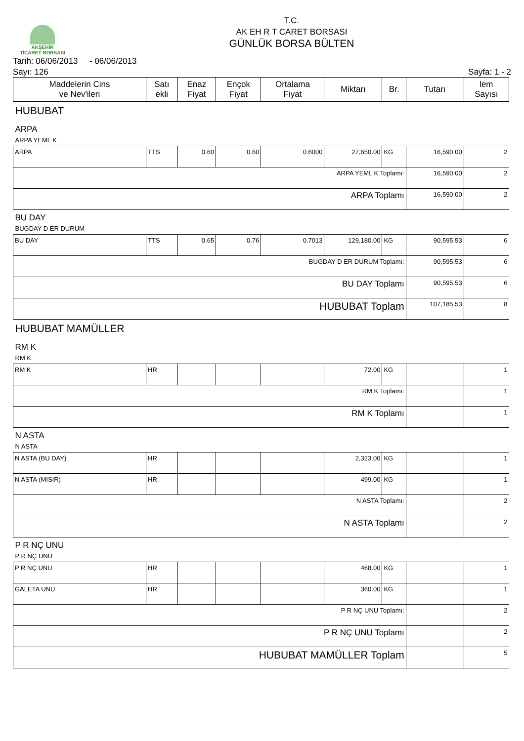AKŞEHİR
TİCARET BORSASI
T.C.
AK EH R T CARET BORSASI
GÜNLÜK BORSA BÜLTEN
Tarih: 06/06/2013 - 06/06/2013
Sayı: 126 Sayfa: 1 - 2
| Maddelerin Cins ve Nev'ileri | Satı ekli | Enaz Fiyat | Ençok Fiyat | Ortalama Fiyat | Miktarı | Br. | Tutarı | lem Sayısı |
| --- | --- | --- | --- | --- | --- | --- | --- | --- |
| HUBUBAT | | | | | | | | |
| ARPA | | | | | | | | |
| ARPA YEML K | | | | | | | | |
| ARPA | TTS | 0.60 | 0.60 | 0.6000 | 27,650.00 | KG | 16,590.00 | 2 |
| ARPA YEML K Toplamı: | | | | | | | 16,590.00 | 2 |
| ARPA Toplamı | | | | | | | 16,590.00 | 2 |
| BU DAY | | | | | | | | |
| BUGDAY D ER DURUM | | | | | | | | |
| BU DAY | TTS | 0.65 | 0.76 | 0.7013 | 129,180.00 | KG | 90,595.53 | 6 |
| BUGDAY D ER DURUM Toplamı: | | | | | | | 90,595.53 | 6 |
| BU DAY Toplamı | | | | | | | 90,595.53 | 6 |
| HUBUBAT Toplam | | | | | | | 107,185.53 | 8 |
| HUBUBAT MAMÜLLER | | | | | | | | |
| RM K | | | | | | | | |
| RM K | | | | | | | | |
| RM K | HR | | | | 72.00 | KG | | 1 |
| RM K Toplamı: | | | | | | | | 1 |
| RM K Toplamı | | | | | | | | 1 |
| N ASTA | | | | | | | | |
| N ASTA | | | | | | | | |
| N ASTA (BU DAY) | HR | | | | 2,323.00 | KG | | 1 |
| N ASTA (MISIR) | HR | | | | 499.00 | KG | | 1 |
| N ASTA Toplamı: | | | | | | | | 2 |
| N ASTA Toplamı | | | | | | | | 2 |
| P R NÇ UNU | | | | | | | | |
| P R NÇ UNU | | | | | | | | |
| P R NÇ UNU | HR | | | | 468.00 | KG | | 1 |
| GALETA UNU | HR | | | | 360.00 | KG | | 1 |
| P R NÇ UNU Toplamı: | | | | | | | | 2 |
| P R NÇ UNU Toplamı | | | | | | | | 2 |
| HUBUBAT MAMÜLLER Toplam | | | | | | | | 5 |